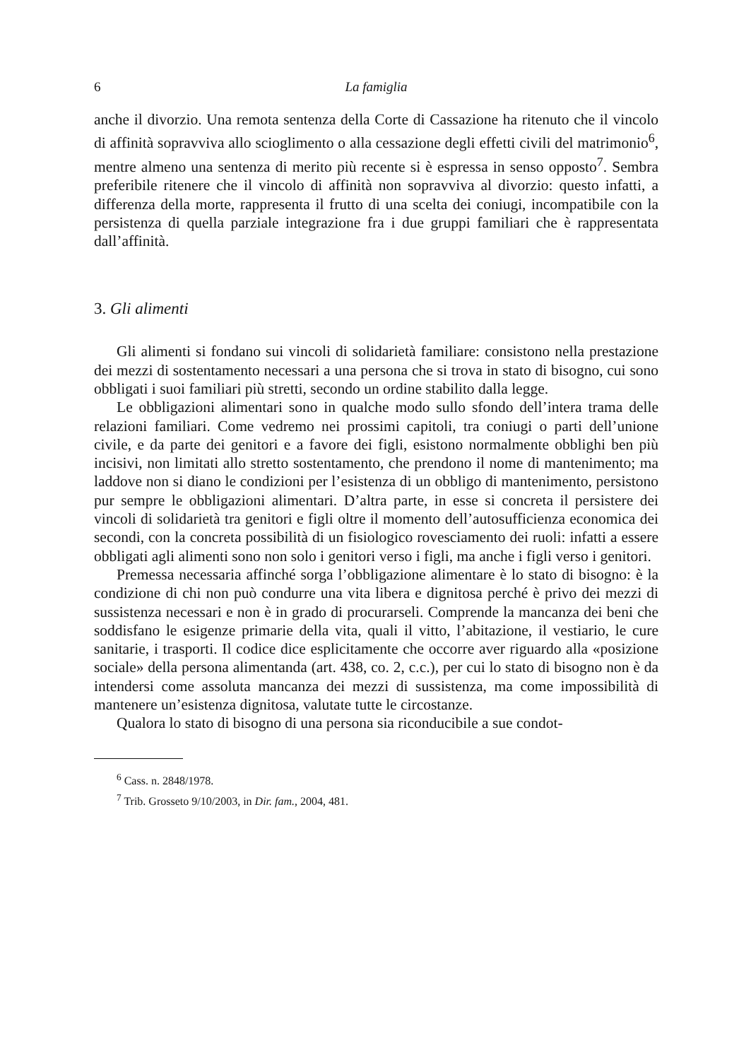6 La famiglia
anche il divorzio. Una remota sentenza della Corte di Cassazione ha ritenuto che il vincolo di affinità sopravviva allo scioglimento o alla cessazione degli effetti civili del matrimonio<sup>6</sup>, mentre almeno una sentenza di merito più recente si è espressa in senso opposto<sup>7</sup>. Sembra preferibile ritenere che il vincolo di affinità non sopravviva al divorzio: questo infatti, a differenza della morte, rappresenta il frutto di una scelta dei coniugi, incompatibile con la persistenza di quella parziale integrazione fra i due gruppi familiari che è rappresentata dall’affinità.
3. Gli alimenti
Gli alimenti si fondano sui vincoli di solidarietà familiare: consistono nella prestazione dei mezzi di sostentamento necessari a una persona che si trova in stato di bisogno, cui sono obbligati i suoi familiari più stretti, secondo un ordine stabilito dalla legge.
Le obbligazioni alimentari sono in qualche modo sullo sfondo dell’intera trama delle relazioni familiari. Come vedremo nei prossimi capitoli, tra coniugi o parti dell’unione civile, e da parte dei genitori e a favore dei figli, esistono normalmente obblighi ben più incisivi, non limitati allo stretto sostentamento, che prendono il nome di mantenimento; ma laddove non si diano le condizioni per l’esistenza di un obbligo di mantenimento, persistono pur sempre le obbligazioni alimentari. D’altra parte, in esse si concreta il persistere dei vincoli di solidarietà tra genitori e figli oltre il momento dell’autosufficienza economica dei secondi, con la concreta possibilità di un fisiologico rovesciamento dei ruoli: infatti a essere obbligati agli alimenti sono non solo i genitori verso i figli, ma anche i figli verso i genitori.
Premessa necessaria affinché sorga l’obbligazione alimentare è lo stato di bisogno: è la condizione di chi non può condurre una vita libera e dignitosa perché è privo dei mezzi di sussistenza necessari e non è in grado di procurarseli. Comprende la mancanza dei beni che soddisfano le esigenze primarie della vita, quali il vitto, l’abitazione, il vestiario, le cure sanitarie, i trasporti. Il codice dice esplicitamente che occorre aver riguardo alla «posizione sociale» della persona alimentanda (art. 438, co. 2, c.c.), per cui lo stato di bisogno non è da intendersi come assoluta mancanza dei mezzi di sussistenza, ma come impossibilità di mantenere un’esistenza dignitosa, valutate tutte le circostanze.
Qualora lo stato di bisogno di una persona sia riconducibile a sue condot-
<sup>6</sup> Cass. n. 2848/1978.
<sup>7</sup> Trib. Grosseto 9/10/2003, in Dir. fam., 2004, 481.